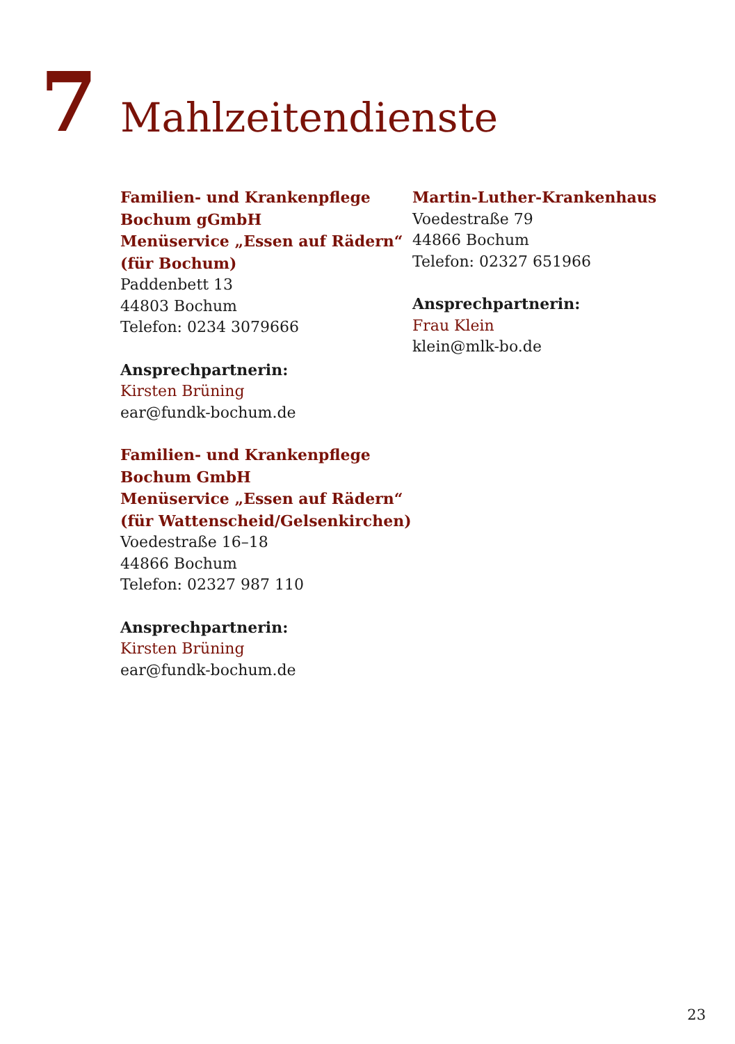7
Mahlzeitendienste
Familien- und Krankenpflege
Bochum gGmbH
Menüservice „Essen auf Rädern“
(für Bochum)
Paddenbett 13
44803 Bochum
Telefon: 0234 3079666
Ansprechpartnerin:
Kirsten Brüning
ear@fundk-bochum.de
Familien- und Krankenpflege
Bochum GmbH
Menüservice „Essen auf Rädern“
(für Wattenscheid/Gelsenkirchen)
Voedestraße 16–18
44866 Bochum
Telefon: 02327 987 110
Ansprechpartnerin:
Kirsten Brüning
ear@fundk-bochum.de
Martin-Luther-Krankenhaus
Voedestraße 79
44866 Bochum
Telefon: 02327 651966
Ansprechpartnerin:
Frau Klein
klein@mlk-bo.de
23